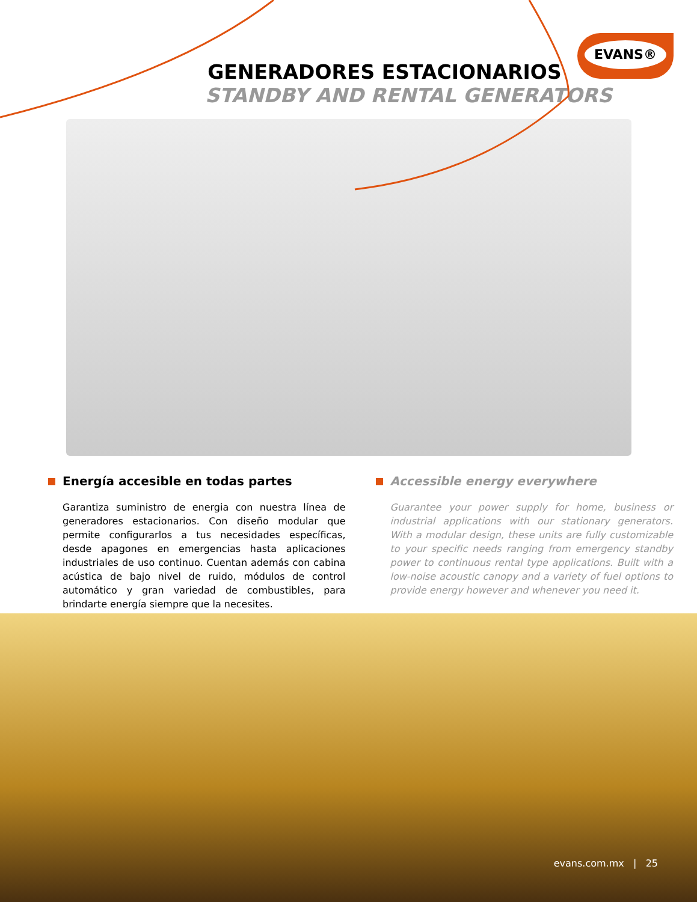EVANS®
GENERADORES ESTACIONARIOS
STANDBY AND RENTAL GENERATORS
Energía accesible en todas partes
Garantiza suministro de energia con nuestra línea de generadores estacionarios. Con diseño modular que permite configurarlos a tus necesidades específicas, desde apagones en emergencias hasta aplicaciones industriales de uso continuo. Cuentan además con cabina acústica de bajo nivel de ruido, módulos de control automático y gran variedad de combustibles, para brindarte energía siempre que la necesites.
Accessible energy everywhere
Guarantee your power supply for home, business or industrial applications with our stationary generators. With a modular design, these units are fully customizable to your specific needs ranging from emergency standby power to continuous rental type applications. Built with a low-noise acoustic canopy and a variety of fuel options to provide energy however and whenever you need it.
evans.com.mx | 25